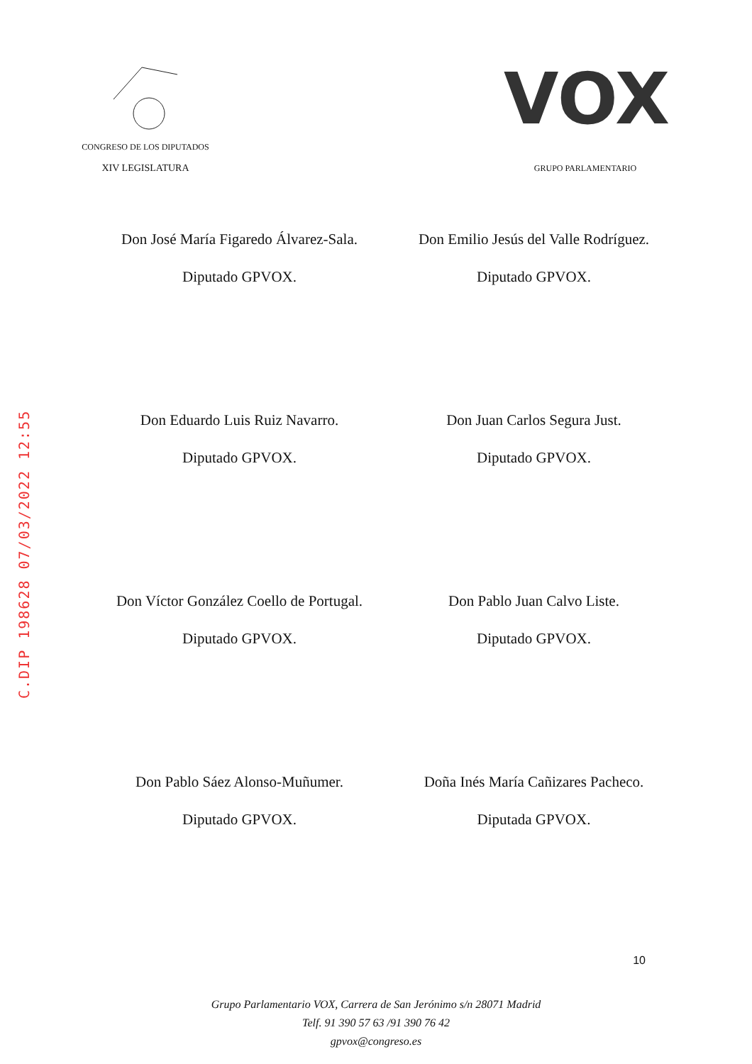C.DIP 198628 07/03/2022 12:55
CONGRESO DE LOS DIPUTADOS
XIV LEGISLATURA
VOX
GRUPO PARLAMENTARIO
Don José María Figaredo Álvarez-Sala.
Diputado GPVOX.
Don Emilio Jesús del Valle Rodríguez.
Diputado GPVOX.
Don Eduardo Luis Ruiz Navarro.
Diputado GPVOX.
Don Juan Carlos Segura Just.
Diputado GPVOX.
Don Víctor González Coello de Portugal.
Diputado GPVOX.
Don Pablo Juan Calvo Liste.
Diputado GPVOX.
Don Pablo Sáez Alonso-Muñumer.
Diputado GPVOX.
Doña Inés María Cañizares Pacheco.
Diputada GPVOX.
10
Grupo Parlamentario VOX, Carrera de San Jerónimo s/n 28071 Madrid
Telf. 91 390 57 63 /91 390 76 42
gpvox@congreso.es